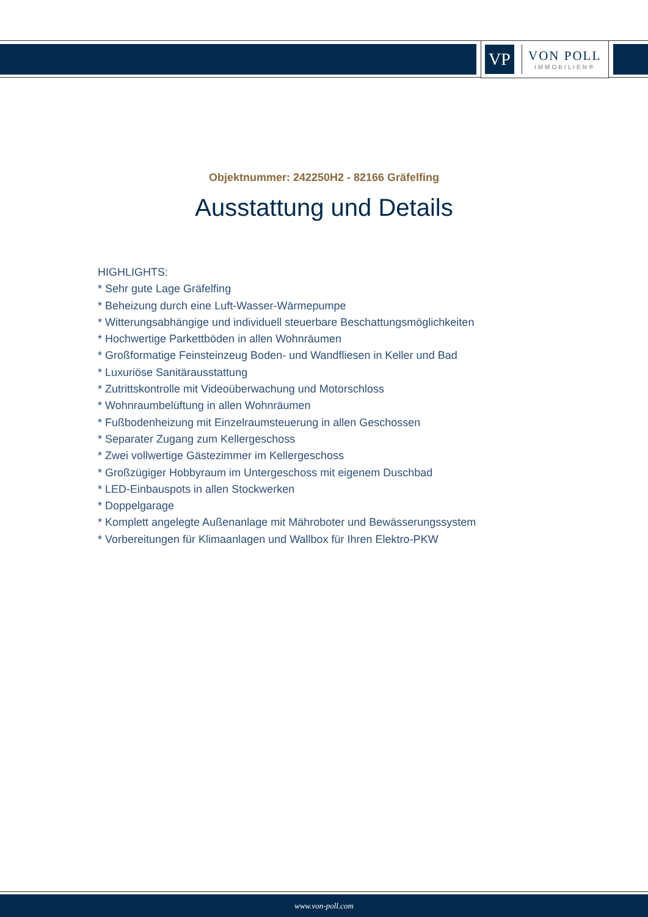VP
VON POLL
IMMOBILIEN®
Objektnummer: 242250H2 - 82166 Gräfelfing
Ausstattung und Details
HIGHLIGHTS:
* Sehr gute Lage Gräfelfing
* Beheizung durch eine Luft-Wasser-Wärmepumpe
* Witterungsabhängige und individuell steuerbare Beschattungsmöglichkeiten
* Hochwertige Parkettböden in allen Wohnräumen
* Großformatige Feinsteinzeug Boden- und Wandfliesen in Keller und Bad
* Luxuriöse Sanitärausstattung
* Zutrittskontrolle mit Videoüberwachung und Motorschloss
* Wohnraumbelüftung in allen Wohnräumen
* Fußbodenheizung mit Einzelraumsteuerung in allen Geschossen
* Separater Zugang zum Kellergeschoss
* Zwei vollwertige Gästezimmer im Kellergeschoss
* Großzügiger Hobbyraum im Untergeschoss mit eigenem Duschbad
* LED-Einbauspots in allen Stockwerken
* Doppelgarage
* Komplett angelegte Außenanlage mit Mähroboter und Bewässerungssystem
* Vorbereitungen für Klimaanlagen und Wallbox für Ihren Elektro-PKW
www.von-poll.com